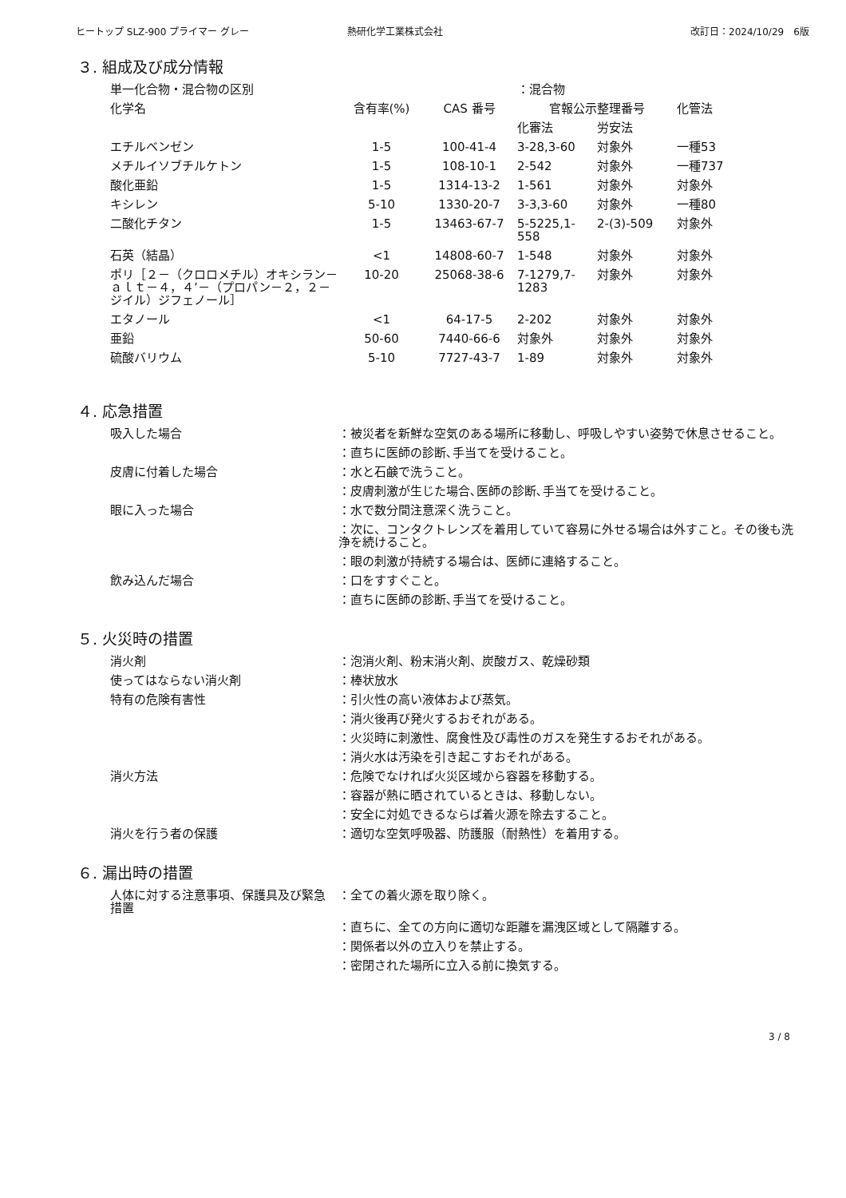ヒートップ SLZ-900 プライマー グレー 熱研化学工業株式会社 改訂日：2024/10/29　6版
３. 組成及び成分情報
| 単一化合物・混合物の区別 | | | ：混合物 | | |
| 化学名 | 含有率(%) | CAS 番号 | 官報公示整理番号 | | 化管法 |
| | | | 化審法 | 労安法 | |
| エチルベンゼン | 1-5 | 100-41-4 | 3-28,3-60 | 対象外 | 一種53 |
| メチルイソブチルケトン | 1-5 | 108-10-1 | 2-542 | 対象外 | 一種737 |
| 酸化亜鉛 | 1-5 | 1314-13-2 | 1-561 | 対象外 | 対象外 |
| キシレン | 5-10 | 1330-20-7 | 3-3,3-60 | 対象外 | 一種80 |
| 二酸化チタン | 1-5 | 13463-67-7 | 5-5225,1-558 | 2-(3)-509 | 対象外 |
| 石英（結晶） | <1 | 14808-60-7 | 1-548 | 対象外 | 対象外 |
| ポリ［２－（クロロメチル）オキシラン－ａｌｔ－４，４’－（プロパン－２，２－ジイル）ジフェノール］ | 10-20 | 25068-38-6 | 7-1279,7-1283 | 対象外 | 対象外 |
| エタノール | <1 | 64-17-5 | 2-202 | 対象外 | 対象外 |
| 亜鉛 | 50-60 | 7440-66-6 | 対象外 | 対象外 | 対象外 |
| 硫酸バリウム | 5-10 | 7727-43-7 | 1-89 | 対象外 | 対象外 |
４. 応急措置
| 吸入した場合 | ：被災者を新鮮な空気のある場所に移動し、呼吸しやすい姿勢で休息させること。 |
| | ：直ちに医師の診断､手当てを受けること。 |
| 皮膚に付着した場合 | ：水と石鹸で洗うこと。 |
| | ：皮膚刺激が生じた場合､医師の診断､手当てを受けること。 |
| 眼に入った場合 | ：水で数分間注意深く洗うこと。 |
| | ：次に、コンタクトレンズを着用していて容易に外せる場合は外すこと。その後も洗浄を続けること。 |
| | ：眼の刺激が持続する場合は、医師に連絡すること。 |
| 飲み込んだ場合 | ：口をすすぐこと。 |
| | ：直ちに医師の診断､手当てを受けること。 |
５. 火災時の措置
| 消火剤 | ：泡消火剤、粉末消火剤、炭酸ガス、乾燥砂類 |
| 使ってはならない消火剤 | ：棒状放水 |
| 特有の危険有害性 | ：引火性の高い液体および蒸気。 |
| | ：消火後再び発火するおそれがある。 |
| | ：火災時に刺激性、腐食性及び毒性のガスを発生するおそれがある。 |
| | ：消火水は汚染を引き起こすおそれがある。 |
| 消火方法 | ：危険でなければ火災区域から容器を移動する。 |
| | ：容器が熱に晒されているときは、移動しない。 |
| | ：安全に対処できるならば着火源を除去すること。 |
| 消火を行う者の保護 | ：適切な空気呼吸器、防護服（耐熱性）を着用する。 |
６. 漏出時の措置
| 人体に対する注意事項、保護具及び緊急措置 | ：全ての着火源を取り除く。 |
| | ：直ちに、全ての方向に適切な距離を漏洩区域として隔離する。 |
| | ：関係者以外の立入りを禁止する。 |
| | ：密閉された場所に立入る前に換気する。 |
3 / 8